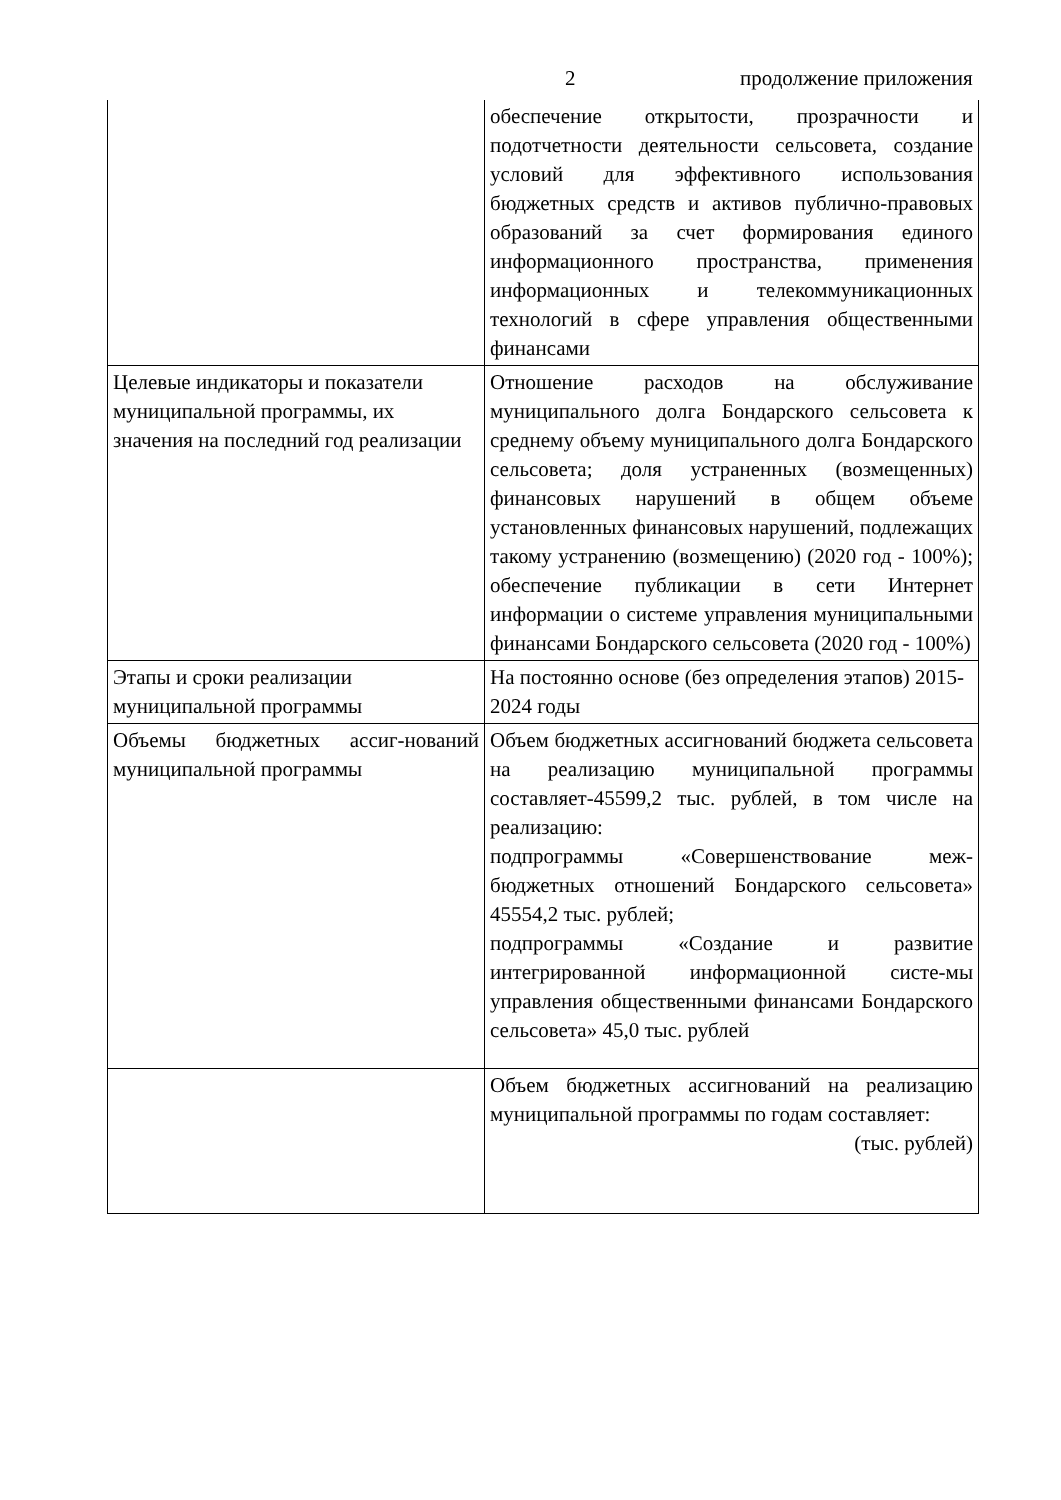2 продолжение приложения
| | обеспечение открытости, прозрачности и подотчетности деятельности сельсовета, создание условий для эффективного использования бюджетных средств и активов публично-правовых образований за счет формирования единого информационного пространства, применения информационных и телекоммуникационных технологий в сфере управления общественными финансами |
| Целевые индикаторы и показатели муниципальной программы, их значения на последний год реализации | Отношение расходов на обслуживание муниципального долга Бондарского сельсовета к среднему объему муниципального долга Бондарского сельсовета; доля устраненных (возмещенных) финансовых нарушений в общем объеме установленных финансовых нарушений, подлежащих такому устранению (возмещению) (2020 год - 100%); обеспечение публикации в сети Интернет информации о системе управления муниципальными финансами Бондарского сельсовета (2020 год - 100%) |
| Этапы и сроки реализации муниципальной программы | На постоянно основе (без определения этапов) 2015-2024 годы |
| Объемы бюджетных ассиг-нований муниципальной программы | Объем бюджетных ассигнований бюджета сельсовета на реализацию муниципальной программы составляет-45599,2 тыс. рублей, в том числе на реализацию: подпрограммы «Совершенствование меж-бюджетных отношений Бондарского сельсовета» 45554,2 тыс. рублей; подпрограммы «Создание и развитие интегрированной информационной систе-мы управления общественными финансами Бондарского сельсовета» 45,0 тыс. рублей |
| | Объем бюджетных ассигнований на реализацию муниципальной программы по годам составляет: (тыс. рублей) |